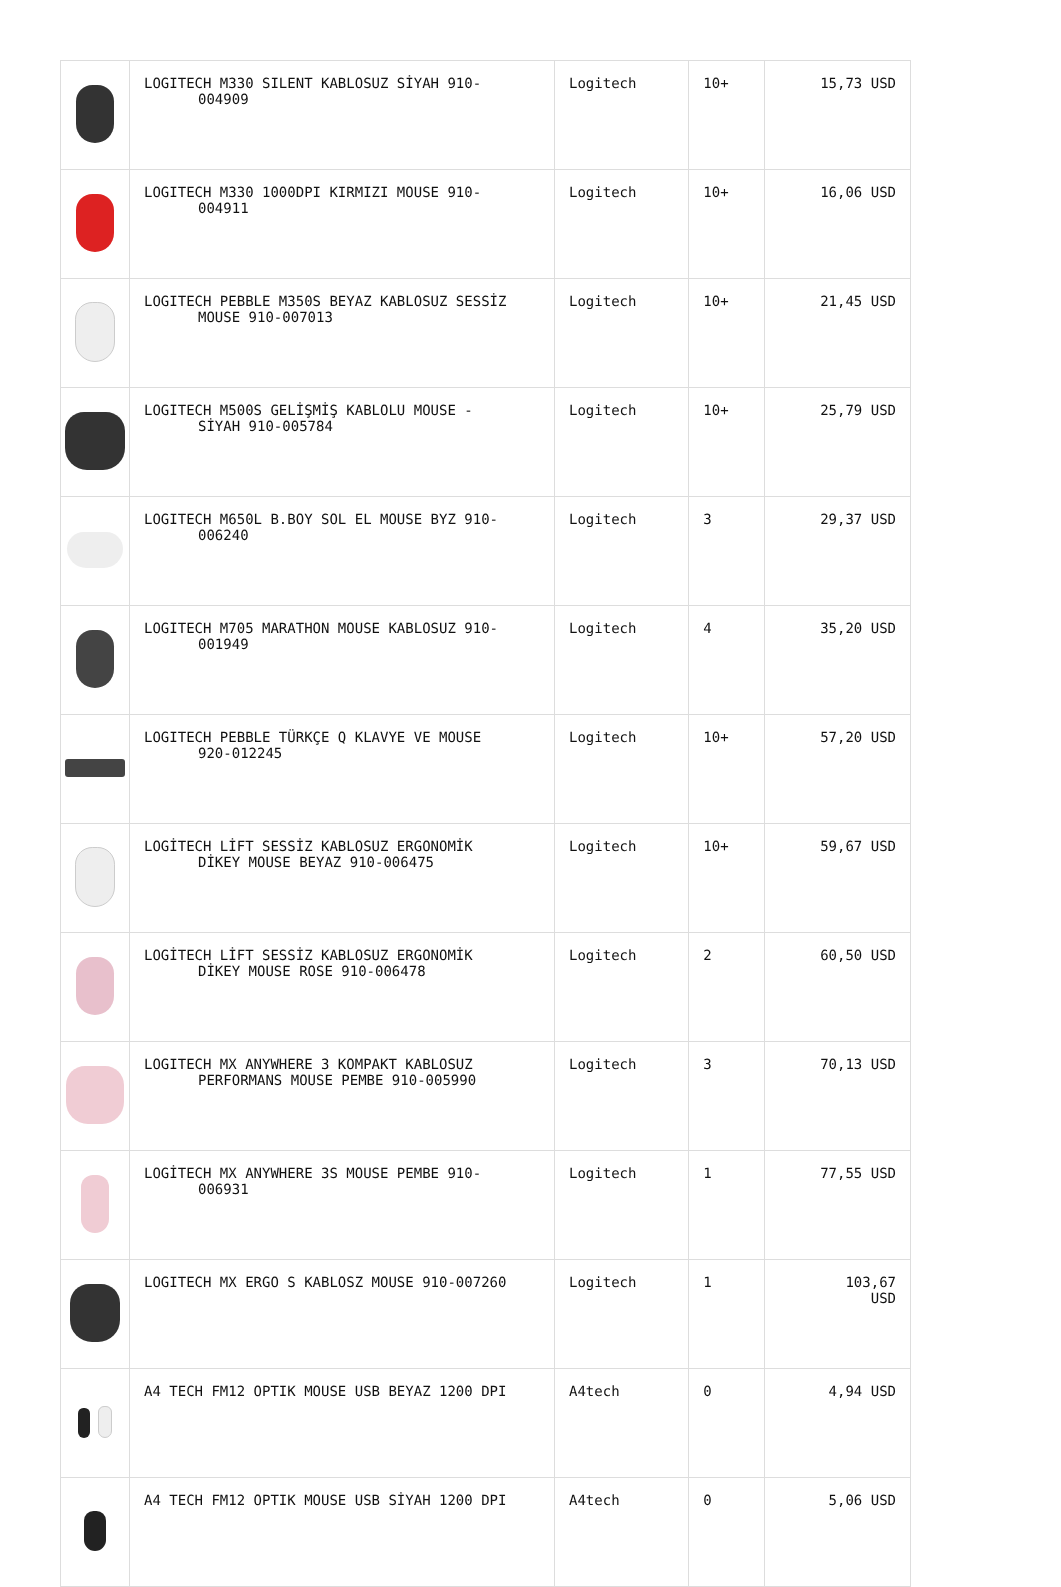| | LOGITECH M330 SILENT KABLOSUZ SİYAH 910- 004909 | Logitech | 10+ | 15,73 USD |
| | LOGITECH M330 1000DPI KIRMIZI MOUSE 910- 004911 | Logitech | 10+ | 16,06 USD |
| | LOGITECH PEBBLE M350S BEYAZ KABLOSUZ SESSİZ MOUSE 910-007013 | Logitech | 10+ | 21,45 USD |
| | LOGITECH M500S GELİŞMİŞ KABLOLU MOUSE - SİYAH 910-005784 | Logitech | 10+ | 25,79 USD |
| | LOGITECH M650L B.BOY SOL EL MOUSE BYZ 910- 006240 | Logitech | 3 | 29,37 USD |
| | LOGITECH M705 MARATHON MOUSE KABLOSUZ 910- 001949 | Logitech | 4 | 35,20 USD |
| | LOGITECH PEBBLE TÜRKÇE Q KLAVYE VE MOUSE 920-012245 | Logitech | 10+ | 57,20 USD |
| | LOGİTECH LİFT SESSİZ KABLOSUZ ERGONOMİK DİKEY MOUSE BEYAZ 910-006475 | Logitech | 10+ | 59,67 USD |
| | LOGİTECH LİFT SESSİZ KABLOSUZ ERGONOMİK DİKEY MOUSE ROSE 910-006478 | Logitech | 2 | 60,50 USD |
| | LOGITECH MX ANYWHERE 3 KOMPAKT KABLOSUZ PERFORMANS MOUSE PEMBE 910-005990 | Logitech | 3 | 70,13 USD |
| | LOGİTECH MX ANYWHERE 3S MOUSE PEMBE 910- 006931 | Logitech | 1 | 77,55 USD |
| | LOGITECH MX ERGO S KABLOSZ MOUSE 910-007260 | Logitech | 1 | 103,67 USD |
| | A4 TECH FM12 OPTIK MOUSE USB BEYAZ 1200 DPI | A4tech | 0 | 4,94 USD |
| | A4 TECH FM12 OPTIK MOUSE USB SİYAH 1200 DPI | A4tech | 0 | 5,06 USD |